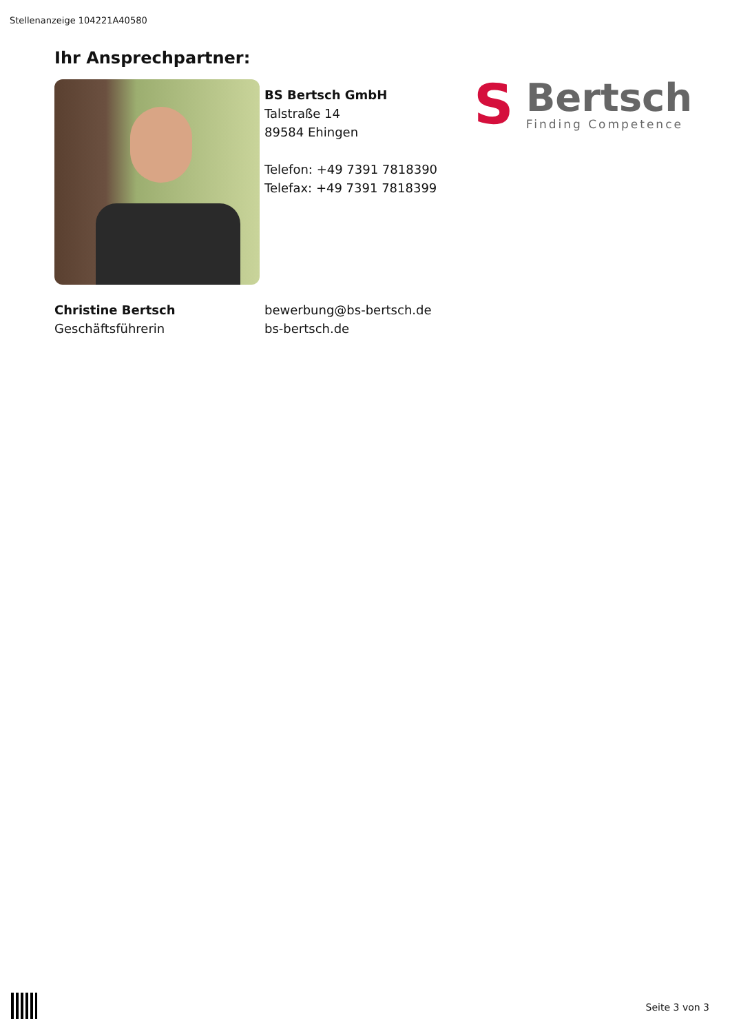Stellenanzeige 104221A40580
Ihr Ansprechpartner:
BS Bertsch GmbH
Talstraße 14
89584 Ehingen
Telefon: +49 7391 7818390
Telefax: +49 7391 7818399
S
Bertsch
Finding Competence
Christine Bertsch
Geschäftsführerin
bewerbung@bs-bertsch.de
bs-bertsch.de
Seite 3 von 3